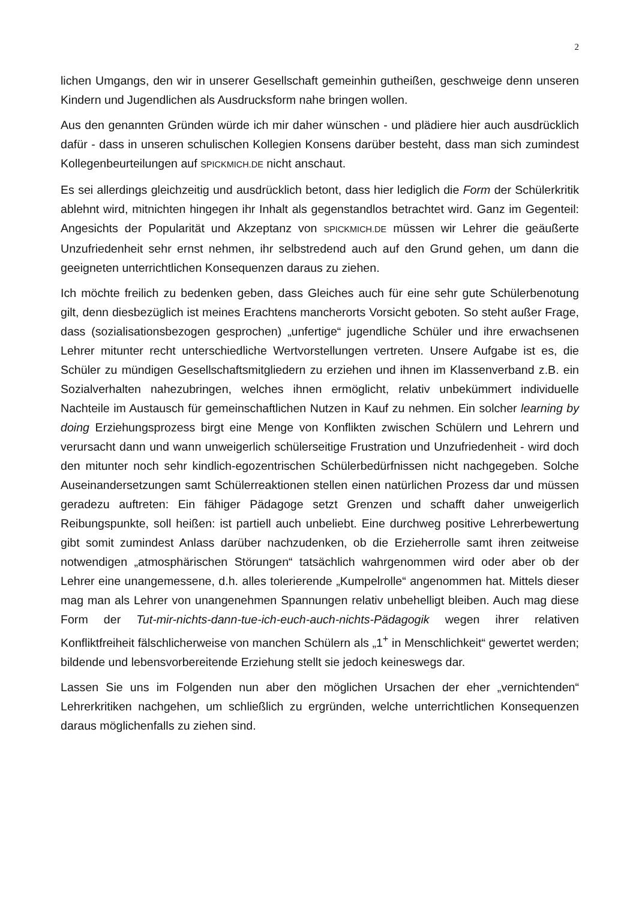2
lichen Umgangs, den wir in unserer Gesellschaft gemeinhin gutheißen, geschweige denn unseren Kindern und Jugendlichen als Ausdrucksform nahe bringen wollen.
Aus den genannten Gründen würde ich mir daher wünschen - und plädiere hier auch ausdrücklich dafür - dass in unseren schulischen Kollegien Konsens darüber besteht, dass man sich zumindest Kollegenbeurteilungen auf SPICKMICH.DE nicht anschaut.
Es sei allerdings gleichzeitig und ausdrücklich betont, dass hier lediglich die Form der Schülerkritik ablehnt wird, mitnichten hingegen ihr Inhalt als gegenstandlos betrachtet wird. Ganz im Gegenteil: Angesichts der Popularität und Akzeptanz von SPICKMICH.DE müssen wir Lehrer die geäußerte Unzufriedenheit sehr ernst nehmen, ihr selbstredend auch auf den Grund gehen, um dann die geeigneten unterrichtlichen Konsequenzen daraus zu ziehen.
Ich möchte freilich zu bedenken geben, dass Gleiches auch für eine sehr gute Schülerbenotung gilt, denn diesbezüglich ist meines Erachtens mancherorts Vorsicht geboten. So steht außer Frage, dass (sozialisationsbezogen gesprochen) „unfertige“ jugendliche Schüler und ihre erwachsenen Lehrer mitunter recht unterschiedliche Wertvorstellungen vertreten. Unsere Aufgabe ist es, die Schüler zu mündigen Gesellschaftsmitgliedern zu erziehen und ihnen im Klassenverband z.B. ein Sozialverhalten nahezubringen, welches ihnen ermöglicht, relativ unbekümmert individuelle Nachteile im Austausch für gemeinschaftlichen Nutzen in Kauf zu nehmen. Ein solcher learning by doing Erziehungsprozess birgt eine Menge von Konflikten zwischen Schülern und Lehrern und verursacht dann und wann unweigerlich schülerseitige Frustration und Unzufriedenheit - wird doch den mitunter noch sehr kindlich-egozentrischen Schülerbedürfnissen nicht nachgegeben. Solche Auseinandersetzungen samt Schülerreaktionen stellen einen natürlichen Prozess dar und müssen geradezu auftreten: Ein fähiger Pädagoge setzt Grenzen und schafft daher unweigerlich Reibungspunkte, soll heißen: ist partiell auch unbeliebt. Eine durchweg positive Lehrerbewertung gibt somit zumindest Anlass darüber nachzudenken, ob die Erzieherrolle samt ihren zeitweise notwendigen „atmosphärischen Störungen“ tatsächlich wahrgenommen wird oder aber ob der Lehrer eine unangemessene, d.h. alles tolerierende „Kumpelrolle“ angenommen hat. Mittels dieser mag man als Lehrer von unangenehmen Spannungen relativ unbehelligt bleiben. Auch mag diese Form der Tut-mir-nichts-dann-tue-ich-euch-auch-nichts-Pädagogik wegen ihrer relativen Konfliktfreiheit fälschlicherweise von manchen Schülern als „1<sup>+</sup> in Menschlichkeit“ gewertet werden; bildende und lebensvorbereitende Erziehung stellt sie jedoch keineswegs dar.
Lassen Sie uns im Folgenden nun aber den möglichen Ursachen der eher „vernichtenden“ Lehrerkritiken nachgehen, um schließlich zu ergründen, welche unterrichtlichen Konsequenzen daraus möglichenfalls zu ziehen sind.